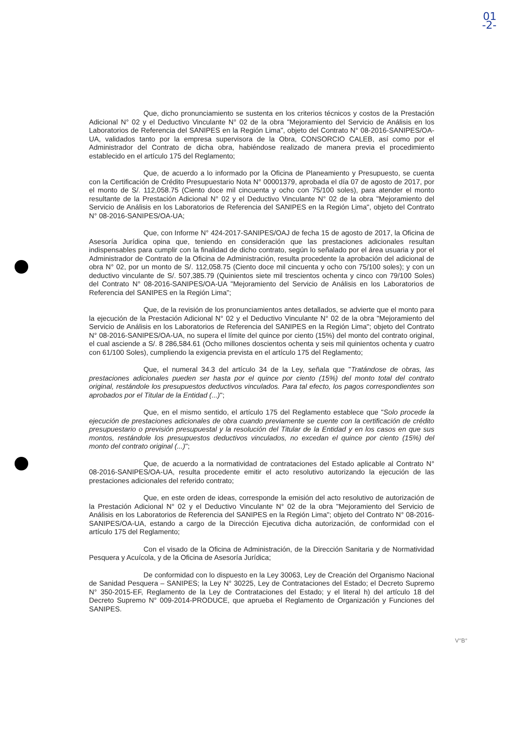01
-2-
Que, dicho pronunciamiento se sustenta en los criterios técnicos y costos de la Prestación Adicional N° 02 y el Deductivo Vinculante N° 02 de la obra "Mejoramiento del Servicio de Análisis en los Laboratorios de Referencia del SANIPES en la Región Lima", objeto del Contrato N° 08-2016-SANIPES/OA-UA, validados tanto por la empresa supervisora de la Obra, CONSORCIO CALEB, así como por el Administrador del Contrato de dicha obra, habiéndose realizado de manera previa el procedimiento establecido en el artículo 175 del Reglamento;
Que, de acuerdo a lo informado por la Oficina de Planeamiento y Presupuesto, se cuenta con la Certificación de Crédito Presupuestario Nota N° 00001379, aprobada el día 07 de agosto de 2017, por el monto de S/. 112,058.75 (Ciento doce mil cincuenta y ocho con 75/100 soles), para atender el monto resultante de la Prestación Adicional N° 02 y el Deductivo Vinculante N° 02 de la obra "Mejoramiento del Servicio de Análisis en los Laboratorios de Referencia del SANIPES en la Región Lima", objeto del Contrato N° 08-2016-SANIPES/OA-UA;
Que, con Informe N° 424-2017-SANIPES/OAJ de fecha 15 de agosto de 2017, la Oficina de Asesoría Jurídica opina que, teniendo en consideración que las prestaciones adicionales resultan indispensables para cumplir con la finalidad de dicho contrato, según lo señalado por el área usuaria y por el Administrador de Contrato de la Oficina de Administración, resulta procedente la aprobación del adicional de obra N° 02, por un monto de S/. 112,058.75 (Ciento doce mil cincuenta y ocho con 75/100 soles); y con un deductivo vinculante de S/. 507,385.79 (Quinientos siete mil trescientos ochenta y cinco con 79/100 Soles) del Contrato N° 08-2016-SANIPES/OA-UA "Mejoramiento del Servicio de Análisis en los Laboratorios de Referencia del SANIPES en la Región Lima";
Que, de la revisión de los pronunciamientos antes detallados, se advierte que el monto para la ejecución de la Prestación Adicional N° 02 y el Deductivo Vinculante N° 02 de la obra "Mejoramiento del Servicio de Análisis en los Laboratorios de Referencia del SANIPES en la Región Lima"; objeto del Contrato N° 08-2016-SANIPES/OA-UA, no supera el límite del quince por ciento (15%) del monto del contrato original, el cual asciende a S/. 8 286,584.61 (Ocho millones doscientos ochenta y seis mil quinientos ochenta y cuatro con 61/100 Soles), cumpliendo la exigencia prevista en el artículo 175 del Reglamento;
Que, el numeral 34.3 del artículo 34 de la Ley, señala que "Tratándose de obras, las prestaciones adicionales pueden ser hasta por el quince por ciento (15%) del monto total del contrato original, restándole los presupuestos deductivos vinculados. Para tal efecto, los pagos correspondientes son aprobados por el Titular de la Entidad (...)";
Que, en el mismo sentido, el artículo 175 del Reglamento establece que "Solo procede la ejecución de prestaciones adicionales de obra cuando previamente se cuente con la certificación de crédito presupuestario o previsión presupuestal y la resolución del Titular de la Entidad y en los casos en que sus montos, restándole los presupuestos deductivos vinculados, no excedan el quince por ciento (15%) del monto del contrato original (...)";
Que, de acuerdo a la normatividad de contrataciones del Estado aplicable al Contrato N° 08-2016-SANIPES/OA-UA, resulta procedente emitir el acto resolutivo autorizando la ejecución de las prestaciones adicionales del referido contrato;
Que, en este orden de ideas, corresponde la emisión del acto resolutivo de autorización de la Prestación Adicional N° 02 y el Deductivo Vinculante N° 02 de la obra "Mejoramiento del Servicio de Análisis en los Laboratorios de Referencia del SANIPES en la Región Lima"; objeto del Contrato N° 08-2016-SANIPES/OA-UA, estando a cargo de la Dirección Ejecutiva dicha autorización, de conformidad con el artículo 175 del Reglamento;
Con el visado de la Oficina de Administración, de la Dirección Sanitaria y de Normatividad Pesquera y Acuícola, y de la Oficina de Asesoría Jurídica;
De conformidad con lo dispuesto en la Ley 30063, Ley de Creación del Organismo Nacional de Sanidad Pesquera – SANIPES; la Ley N° 30225, Ley de Contrataciones del Estado; el Decreto Supremo N° 350-2015-EF, Reglamento de la Ley de Contrataciones del Estado; y el literal h) del artículo 18 del Decreto Supremo N° 009-2014-PRODUCE, que aprueba el Reglamento de Organización y Funciones del SANIPES.
V°B°